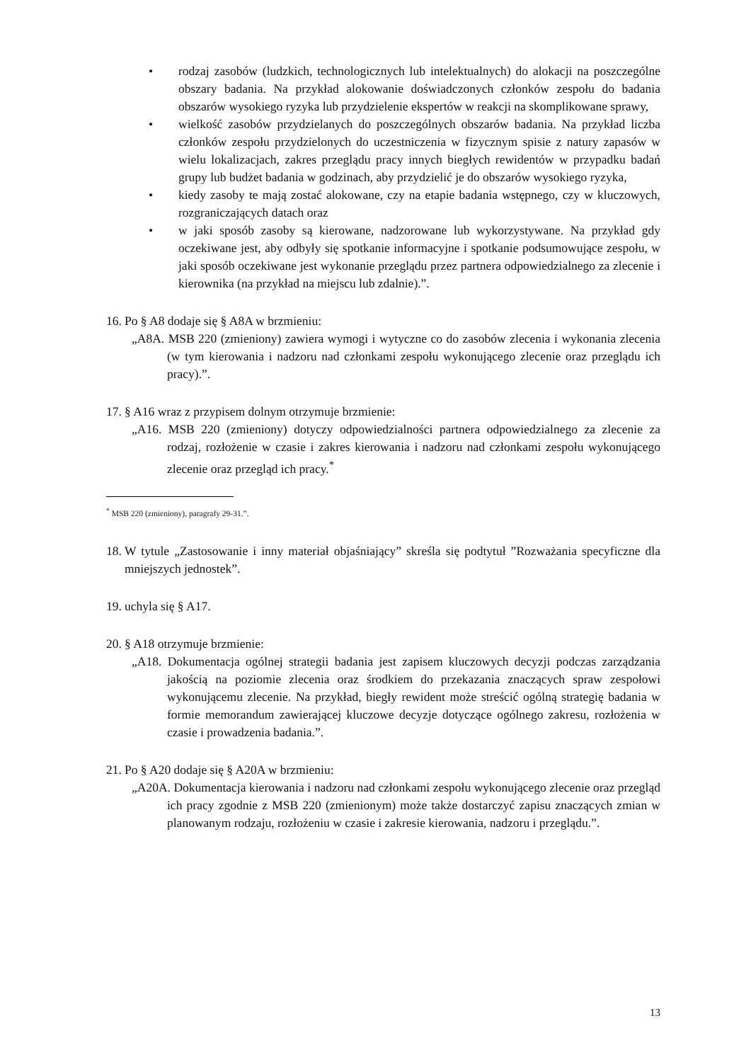• rodzaj zasobów (ludzkich, technologicznych lub intelektualnych) do alokacji na poszczególne obszary badania. Na przykład alokowanie doświadczonych członków zespołu do badania obszarów wysokiego ryzyka lub przydzielenie ekspertów w reakcji na skomplikowane sprawy,
• wielkość zasobów przydzielanych do poszczególnych obszarów badania. Na przykład liczba członków zespołu przydzielonych do uczestniczenia w fizycznym spisie z natury zapasów w wielu lokalizacjach, zakres przeglądu pracy innych biegłych rewidentów w przypadku badań grupy lub budżet badania w godzinach, aby przydzielić je do obszarów wysokiego ryzyka,
• kiedy zasoby te mają zostać alokowane, czy na etapie badania wstępnego, czy w kluczowych, rozgraniczających datach oraz
• w jaki sposób zasoby są kierowane, nadzorowane lub wykorzystywane. Na przykład gdy oczekiwane jest, aby odbyły się spotkanie informacyjne i spotkanie podsumowujące zespołu, w jaki sposób oczekiwane jest wykonanie przeglądu przez partnera odpowiedzialnego za zlecenie i kierownika (na przykład na miejscu lub zdalnie).”.
16.
Po § A8 dodaje się § A8A w brzmieniu:
„A8A. MSB 220 (zmieniony) zawiera wymogi i wytyczne co do zasobów zlecenia i wykonania zlecenia (w tym kierowania i nadzoru nad członkami zespołu wykonującego zlecenie oraz przeglądu ich pracy).”.
17.
§ A16 wraz z przypisem dolnym otrzymuje brzmienie:
„A16. MSB 220 (zmieniony) dotyczy odpowiedzialności partnera odpowiedzialnego za zlecenie za rodzaj, rozłożenie w czasie i zakres kierowania i nadzoru nad członkami zespołu wykonującego zlecenie oraz przegląd ich pracy.<sup>*</sup>
<sup>*</sup> MSB 220 (zmieniony), paragrafy 29-31.”.
18.
W tytule „Zastosowanie i inny materiał objaśniający” skreśla się podtytuł ”Rozważania specyficzne dla mniejszych jednostek”.
19.
uchyla się § A17.
20.
§ A18 otrzymuje brzmienie:
„A18. Dokumentacja ogólnej strategii badania jest zapisem kluczowych decyzji podczas zarządzania jakością na poziomie zlecenia oraz środkiem do przekazania znaczących spraw zespołowi wykonującemu zlecenie. Na przykład, biegły rewident może streścić ogólną strategię badania w formie memorandum zawierającej kluczowe decyzje dotyczące ogólnego zakresu, rozłożenia w czasie i prowadzenia badania.”.
21.
Po § A20 dodaje się § A20A w brzmieniu:
„A20A. Dokumentacja kierowania i nadzoru nad członkami zespołu wykonującego zlecenie oraz przegląd ich pracy zgodnie z MSB 220 (zmienionym) może także dostarczyć zapisu znaczących zmian w planowanym rodzaju, rozłożeniu w czasie i zakresie kierowania, nadzoru i przeglądu.”.
13